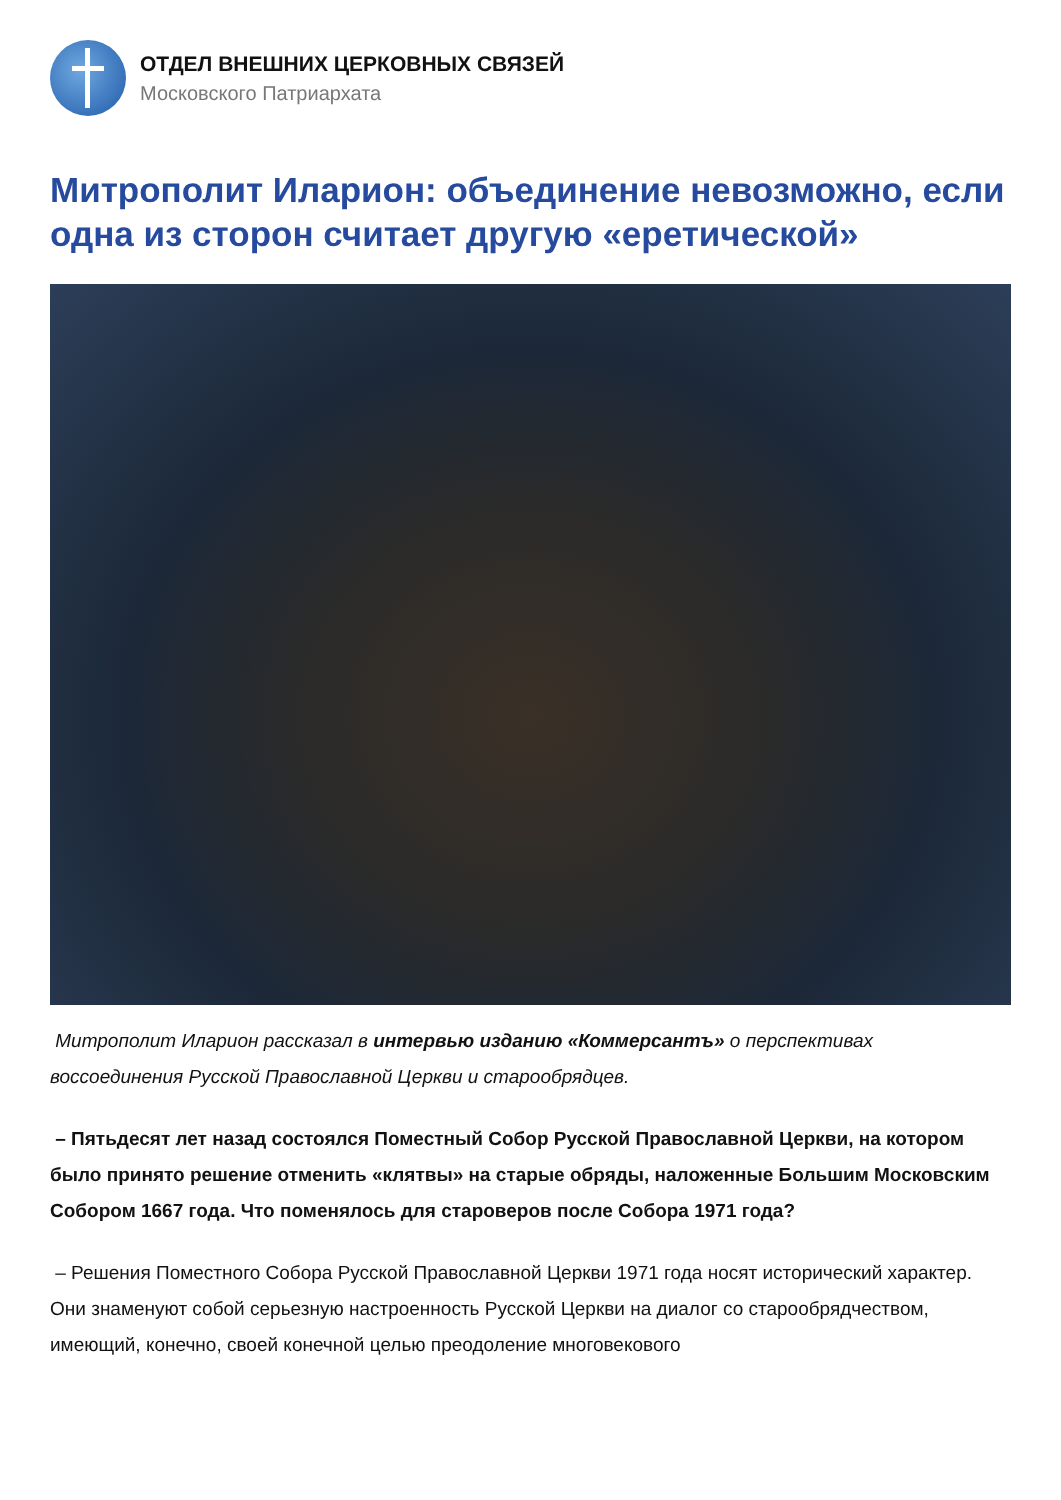ОТДЕЛ ВНЕШНИХ ЦЕРКОВНЫХ СВЯЗЕЙ
Московского Патриархата
Митрополит Иларион: объединение невозможно, если одна из сторон считает другую «еретической»
Митрополит Иларион рассказал в интервью изданию «Коммерсантъ» о перспективах воссоединения Русской Православной Церкви и старообрядцев.
– Пятьдесят лет назад состоялся Поместный Собор Русской Православной Церкви, на котором было принято решение отменить «клятвы» на старые обряды, наложенные Большим Московским Собором 1667 года. Что поменялось для староверов после Собора 1971 года?
– Решения Поместного Собора Русской Православной Церкви 1971 года носят исторический характер. Они знаменуют собой серьезную настроенность Русской Церкви на диалог со старообрядчеством, имеющий, конечно, своей конечной целью преодоление многовекового